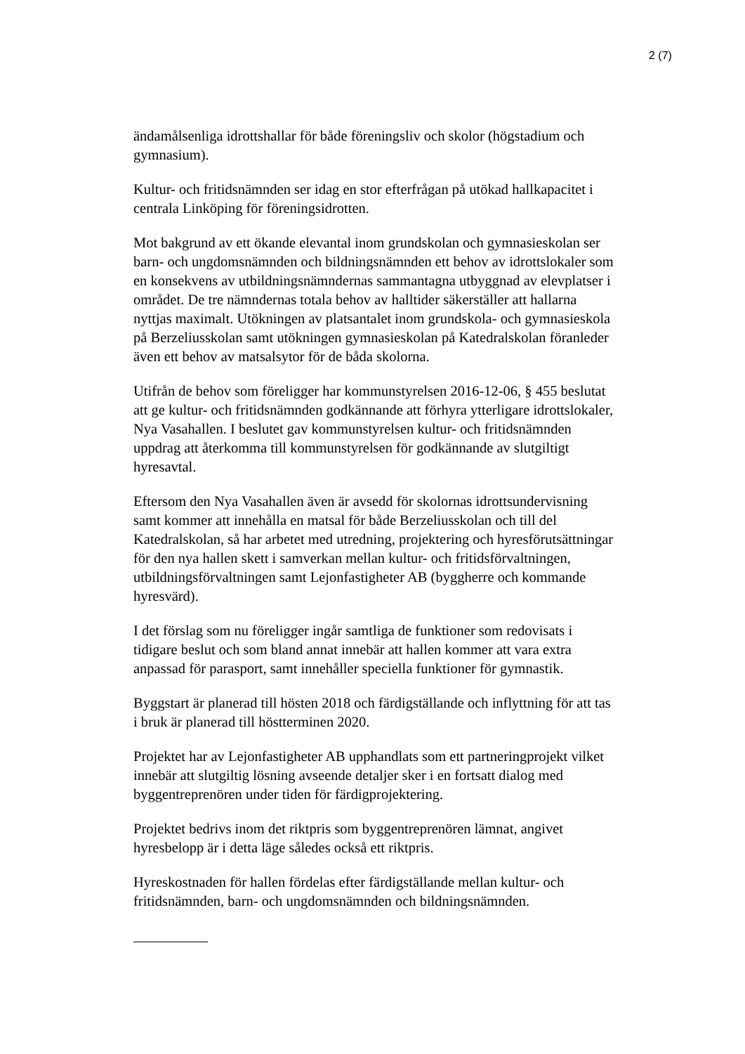2 (7)
ändamålsenliga idrottshallar för både föreningsliv och skolor (högstadium och gymnasium).
Kultur- och fritidsnämnden ser idag en stor efterfrågan på utökad hallkapacitet i centrala Linköping för föreningsidrotten.
Mot bakgrund av ett ökande elevantal inom grundskolan och gymnasieskolan ser barn- och ungdomsnämnden och bildningsnämnden ett behov av idrottslokaler som en konsekvens av utbildningsnämndernas sammantagna utbyggnad av elevplatser i området. De tre nämndernas totala behov av halltider säkerställer att hallarna nyttjas maximalt. Utökningen av platsantalet inom grundskola- och gymnasieskola på Berzeliusskolan samt utökningen gymnasieskolan på Katedralskolan föranleder även ett behov av matsalsytor för de båda skolorna.
Utifrån de behov som föreligger har kommunstyrelsen 2016-12-06, § 455 beslutat att ge kultur- och fritidsnämnden godkännande att förhyra ytterligare idrottslokaler, Nya Vasahallen. I beslutet gav kommunstyrelsen kultur- och fritidsnämnden uppdrag att återkomma till kommunstyrelsen för godkännande av slutgiltigt hyresavtal.
Eftersom den Nya Vasahallen även är avsedd för skolornas idrottsundervisning samt kommer att innehålla en matsal för både Berzeliusskolan och till del Katedralskolan, så har arbetet med utredning, projektering och hyresförutsättningar för den nya hallen skett i samverkan mellan kultur- och fritidsförvaltningen, utbildningsförvaltningen samt Lejonfastigheter AB (byggherre och kommande hyresvärd).
I det förslag som nu föreligger ingår samtliga de funktioner som redovisats i tidigare beslut och som bland annat innebär att hallen kommer att vara extra anpassad för parasport, samt innehåller speciella funktioner för gymnastik.
Byggstart är planerad till hösten 2018 och färdigställande och inflyttning för att tas i bruk är planerad till höstterminen 2020.
Projektet har av Lejonfastigheter AB upphandlats som ett partneringprojekt vilket innebär att slutgiltig lösning avseende detaljer sker i en fortsatt dialog med byggentreprenören under tiden för färdigprojektering.
Projektet bedrivs inom det riktpris som byggentreprenören lämnat, angivet hyresbelopp är i detta läge således också ett riktpris.
Hyreskostnaden för hallen fördelas efter färdigställande mellan kultur- och fritidsnämnden, barn- och ungdomsnämnden och bildningsnämnden.